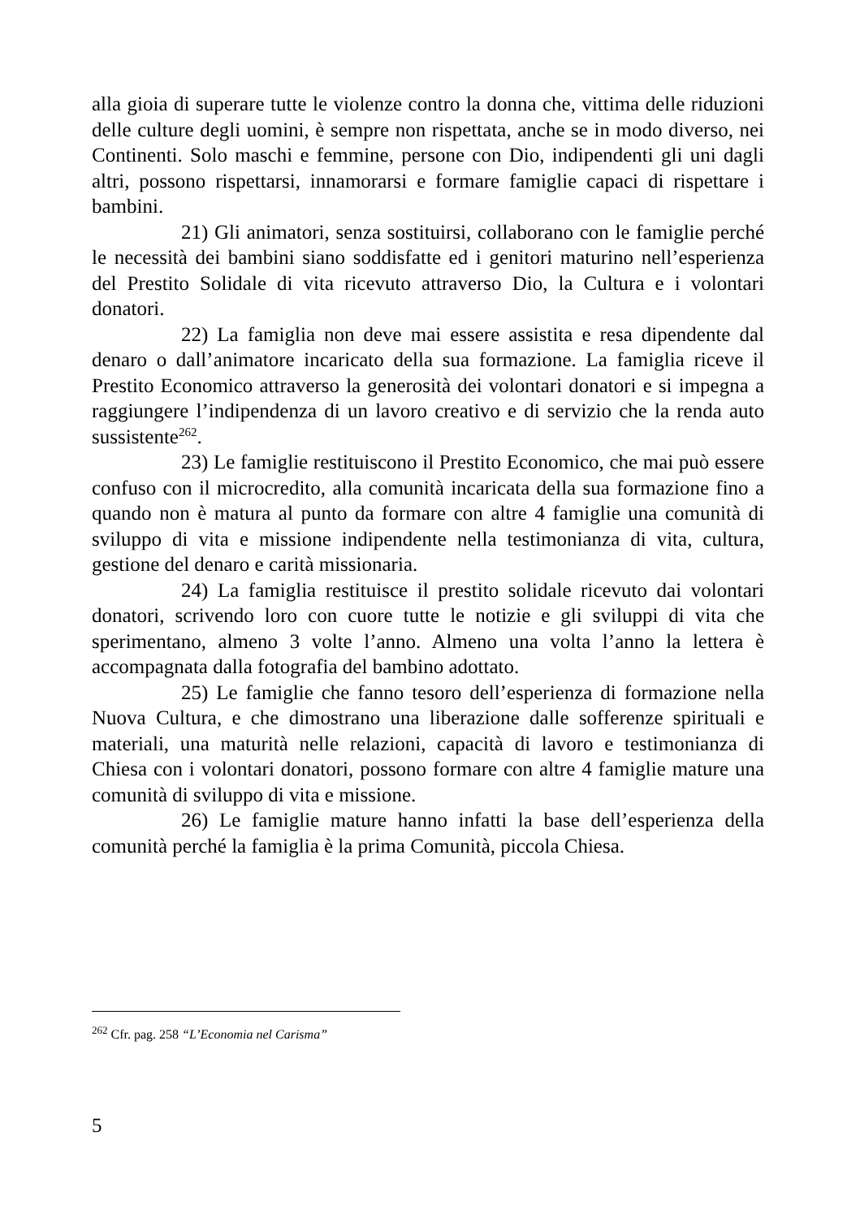alla gioia di superare tutte le violenze contro la donna che, vittima delle riduzioni delle culture degli uomini, è sempre non rispettata, anche se in modo diverso, nei Continenti. Solo maschi e femmine, persone con Dio, indipendenti gli uni dagli altri, possono rispettarsi, innamorarsi e formare famiglie capaci di rispettare i bambini.
21) Gli animatori, senza sostituirsi, collaborano con le famiglie perché le necessità dei bambini siano soddisfatte ed i genitori maturino nell’esperienza del Prestito Solidale di vita ricevuto attraverso Dio, la Cultura e i volontari donatori.
22) La famiglia non deve mai essere assistita e resa dipendente dal denaro o dall’animatore incaricato della sua formazione. La famiglia riceve il Prestito Economico attraverso la generosità dei volontari donatori e si impegna a raggiungere l’indipendenza di un lavoro creativo e di servizio che la renda auto sussistente<sup>262</sup>.
23) Le famiglie restituiscono il Prestito Economico, che mai può essere confuso con il microcredito, alla comunità incaricata della sua formazione fino a quando non è matura al punto da formare con altre 4 famiglie una comunità di sviluppo di vita e missione indipendente nella testimonianza di vita, cultura, gestione del denaro e carità missionaria.
24) La famiglia restituisce il prestito solidale ricevuto dai volontari donatori, scrivendo loro con cuore tutte le notizie e gli sviluppi di vita che sperimentano, almeno 3 volte l’anno. Almeno una volta l’anno la lettera è accompagnata dalla fotografia del bambino adottato.
25) Le famiglie che fanno tesoro dell’esperienza di formazione nella Nuova Cultura, e che dimostrano una liberazione dalle sofferenze spirituali e materiali, una maturità nelle relazioni, capacità di lavoro e testimonianza di Chiesa con i volontari donatori, possono formare con altre 4 famiglie mature una comunità di sviluppo di vita e missione.
26) Le famiglie mature hanno infatti la base dell’esperienza della comunità perché la famiglia è la prima Comunità, piccola Chiesa.
<sup>262</sup> Cfr. pag. 258 “L’Economia nel Carisma”
5